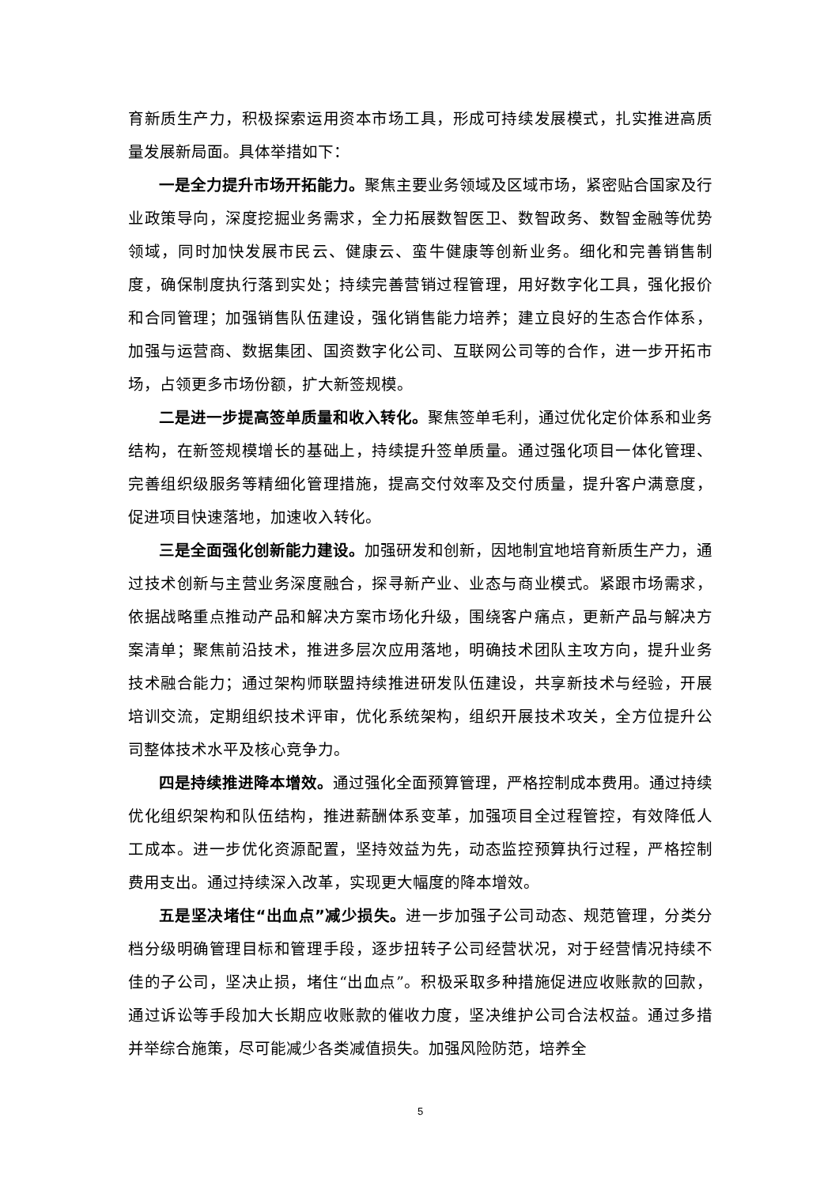育新质生产力，积极探索运用资本市场工具，形成可持续发展模式，扎实推进高质量发展新局面。具体举措如下：
一是全力提升市场开拓能力。聚焦主要业务领域及区域市场，紧密贴合国家及行业政策导向，深度挖掘业务需求，全力拓展数智医卫、数智政务、数智金融等优势领域，同时加快发展市民云、健康云、蛮牛健康等创新业务。细化和完善销售制度，确保制度执行落到实处；持续完善营销过程管理，用好数字化工具，强化报价和合同管理；加强销售队伍建设，强化销售能力培养；建立良好的生态合作体系，加强与运营商、数据集团、国资数字化公司、互联网公司等的合作，进一步开拓市场，占领更多市场份额，扩大新签规模。
二是进一步提高签单质量和收入转化。聚焦签单毛利，通过优化定价体系和业务结构，在新签规模增长的基础上，持续提升签单质量。通过强化项目一体化管理、完善组织级服务等精细化管理措施，提高交付效率及交付质量，提升客户满意度，促进项目快速落地，加速收入转化。
三是全面强化创新能力建设。加强研发和创新，因地制宜地培育新质生产力，通过技术创新与主营业务深度融合，探寻新产业、业态与商业模式。紧跟市场需求，依据战略重点推动产品和解决方案市场化升级，围绕客户痛点，更新产品与解决方案清单；聚焦前沿技术，推进多层次应用落地，明确技术团队主攻方向，提升业务技术融合能力；通过架构师联盟持续推进研发队伍建设，共享新技术与经验，开展培训交流，定期组织技术评审，优化系统架构，组织开展技术攻关，全方位提升公司整体技术水平及核心竞争力。
四是持续推进降本增效。通过强化全面预算管理，严格控制成本费用。通过持续优化组织架构和队伍结构，推进薪酬体系变革，加强项目全过程管控，有效降低人工成本。进一步优化资源配置，坚持效益为先，动态监控预算执行过程，严格控制费用支出。通过持续深入改革，实现更大幅度的降本增效。
五是坚决堵住“出血点”减少损失。进一步加强子公司动态、规范管理，分类分档分级明确管理目标和管理手段，逐步扭转子公司经营状况，对于经营情况持续不佳的子公司，坚决止损，堵住“出血点”。积极采取多种措施促进应收账款的回款，通过诉讼等手段加大长期应收账款的催收力度，坚决维护公司合法权益。通过多措并举综合施策，尽可能减少各类减值损失。加强风险防范，培养全
5